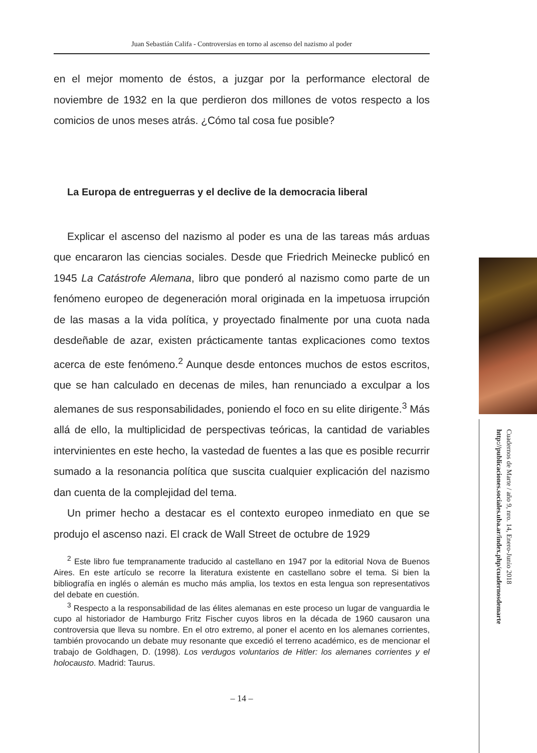Juan Sebastián Califa - Controversias en torno al ascenso del nazismo al poder
en el mejor momento de éstos, a juzgar por la performance electoral de noviembre de 1932 en la que perdieron dos millones de votos respecto a los comicios de unos meses atrás. ¿Cómo tal cosa fue posible?
La Europa de entreguerras y el declive de la democracia liberal
Explicar el ascenso del nazismo al poder es una de las tareas más arduas que encararon las ciencias sociales. Desde que Friedrich Meinecke publicó en 1945 La Catástrofe Alemana, libro que ponderó al nazismo como parte de un fenómeno europeo de degeneración moral originada en la impetuosa irrupción de las masas a la vida política, y proyectado finalmente por una cuota nada desdeñable de azar, existen prácticamente tantas explicaciones como textos acerca de este fenómeno.<sup>2</sup> Aunque desde entonces muchos de estos escritos, que se han calculado en decenas de miles, han renunciado a exculpar a los alemanes de sus responsabilidades, poniendo el foco en su elite dirigente.<sup>3</sup> Más allá de ello, la multiplicidad de perspectivas teóricas, la cantidad de variables intervinientes en este hecho, la vastedad de fuentes a las que es posible recurrir sumado a la resonancia política que suscita cualquier explicación del nazismo dan cuenta de la complejidad del tema.
Un primer hecho a destacar es el contexto europeo inmediato en que se produjo el ascenso nazi. El crack de Wall Street de octubre de 1929
<sup>2</sup> Este libro fue tempranamente traducido al castellano en 1947 por la editorial Nova de Buenos Aires. En este artículo se recorre la literatura existente en castellano sobre el tema. Si bien la bibliografía en inglés o alemán es mucho más amplia, los textos en esta lengua son representativos del debate en cuestión.
<sup>3</sup> Respecto a la responsabilidad de las élites alemanas en este proceso un lugar de vanguardia le cupo al historiador de Hamburgo Fritz Fischer cuyos libros en la década de 1960 causaron una controversia que lleva su nombre. En el otro extremo, al poner el acento en los alemanes corrientes, también provocando un debate muy resonante que excedió el terreno académico, es de mencionar el trabajo de Goldhagen, D. (1998). Los verdugos voluntarios de Hitler: los alemanes corrientes y el holocausto. Madrid: Taurus.
– 14 –
Cuadernos de Marte / año 9, nro. 14, Enero-Junio 2018
http://publicaciones.sociales.uba.ar/index.php/cuadernosdemarte